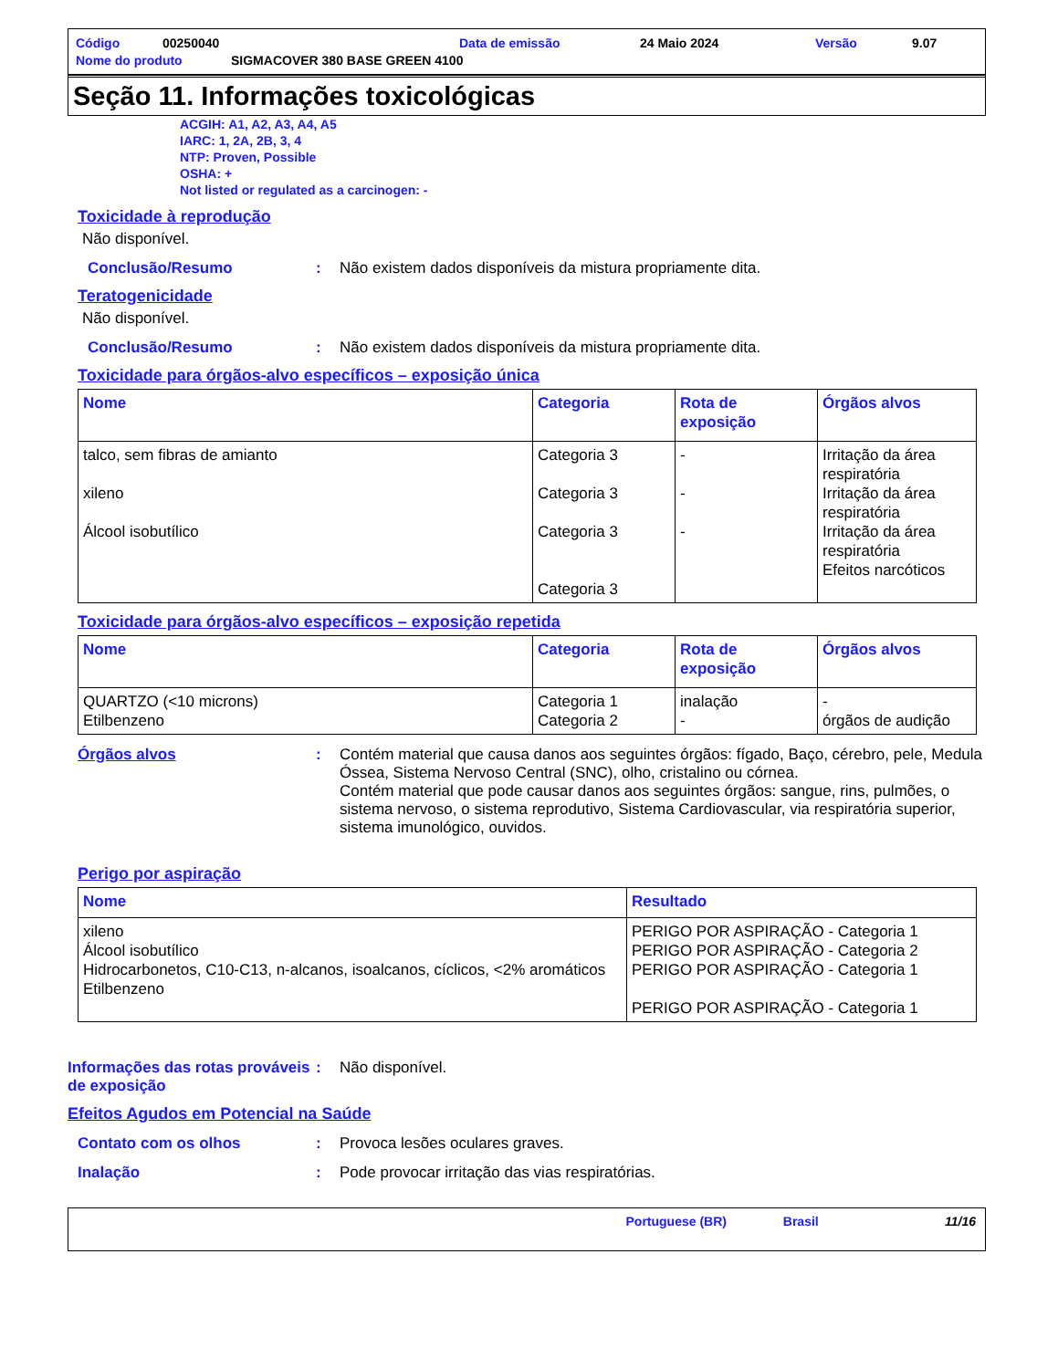Código 00250040 Data de emissão 24 Maio 2024 Versão 9.07
Nome do produto SIGMACOVER 380 BASE GREEN 4100
Seção 11. Informações toxicológicas
ACGIH: A1, A2, A3, A4, A5
IARC: 1, 2A, 2B, 3, 4
NTP: Proven, Possible
OSHA: +
Not listed or regulated as a carcinogen: -
Toxicidade à reprodução
Não disponível.
Conclusão/Resumo: Não existem dados disponíveis da mistura propriamente dita.
Teratogenicidade
Não disponível.
Conclusão/Resumo: Não existem dados disponíveis da mistura propriamente dita.
Toxicidade para órgãos-alvo específicos – exposição única
| Nome | Categoria | Rota de exposição | Órgãos alvos |
| --- | --- | --- | --- |
| talco, sem fibras de amianto xileno Álcool isobutílico | Categoria 3 Categoria 3 Categoria 3 Categoria 3 | - - - | Irritação da área respiratória Irritação da área respiratória Irritação da área respiratória Efeitos narcóticos |
Toxicidade para órgãos-alvo específicos – exposição repetida
| Nome | Categoria | Rota de exposição | Órgãos alvos |
| --- | --- | --- | --- |
| QUARTZO (<10 microns) Etilbenzeno | Categoria 1 Categoria 2 | inalação - | - órgãos de audição |
Órgãos alvos: Contém material que causa danos aos seguintes órgãos: fígado, Baço, cérebro, pele, Medula Óssea, Sistema Nervoso Central (SNC), olho, cristalino ou córnea.
Contém material que pode causar danos aos seguintes órgãos: sangue, rins, pulmões, o sistema nervoso, o sistema reprodutivo, Sistema Cardiovascular, via respiratória superior, sistema imunológico, ouvidos.
Perigo por aspiração
| Nome | Resultado |
| --- | --- |
| xileno Álcool isobutílico Hidrocarbonetos, C10-C13, n-alcanos, isoalcanos, cíclicos, <2% aromáticos Etilbenzeno | PERIGO POR ASPIRAÇÃO - Categoria 1 PERIGO POR ASPIRAÇÃO - Categoria 2 PERIGO POR ASPIRAÇÃO - Categoria 1 PERIGO POR ASPIRAÇÃO - Categoria 1 |
Informações das rotas prováveis de exposição: Não disponível.
Efeitos Agudos em Potencial na Saúde
Contato com os olhos: Provoca lesões oculares graves.
Inalação: Pode provocar irritação das vias respiratórias.
Portuguese (BR) Brasil 11/16